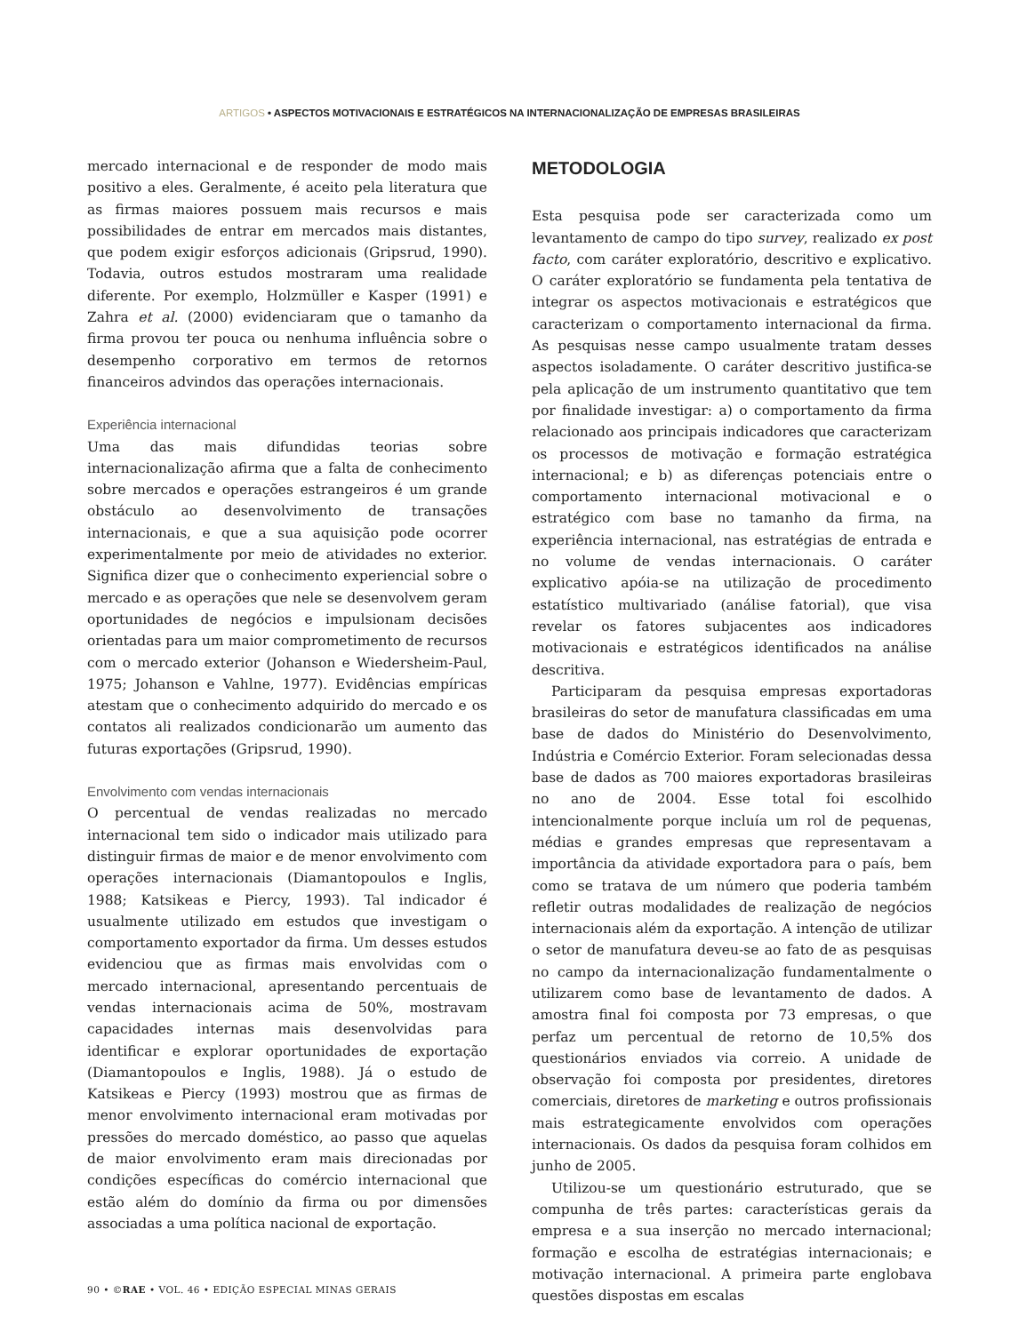ARTIGOS • ASPECTOS MOTIVACIONAIS E ESTRATÉGICOS NA INTERNACIONALIZAÇÃO DE EMPRESAS BRASILEIRAS
mercado internacional e de responder de modo mais positivo a eles. Geralmente, é aceito pela literatura que as firmas maiores possuem mais recursos e mais possibilidades de entrar em mercados mais distantes, que podem exigir esforços adicionais (Gripsrud, 1990). Todavia, outros estudos mostraram uma realidade diferente. Por exemplo, Holzmüller e Kasper (1991) e Zahra et al. (2000) evidenciaram que o tamanho da firma provou ter pouca ou nenhuma influência sobre o desempenho corporativo em termos de retornos financeiros advindos das operações internacionais.
Experiência internacional
Uma das mais difundidas teorias sobre internacionalização afirma que a falta de conhecimento sobre mercados e operações estrangeiros é um grande obstáculo ao desenvolvimento de transações internacionais, e que a sua aquisição pode ocorrer experimentalmente por meio de atividades no exterior. Significa dizer que o conhecimento experiencial sobre o mercado e as operações que nele se desenvolvem geram oportunidades de negócios e impulsionam decisões orientadas para um maior comprometimento de recursos com o mercado exterior (Johanson e Wiedersheim-Paul, 1975; Johanson e Vahlne, 1977). Evidências empíricas atestam que o conhecimento adquirido do mercado e os contatos ali realizados condicionarão um aumento das futuras exportações (Gripsrud, 1990).
Envolvimento com vendas internacionais
O percentual de vendas realizadas no mercado internacional tem sido o indicador mais utilizado para distinguir firmas de maior e de menor envolvimento com operações internacionais (Diamantopoulos e Inglis, 1988; Katsikeas e Piercy, 1993). Tal indicador é usualmente utilizado em estudos que investigam o comportamento exportador da firma. Um desses estudos evidenciou que as firmas mais envolvidas com o mercado internacional, apresentando percentuais de vendas internacionais acima de 50%, mostravam capacidades internas mais desenvolvidas para identificar e explorar oportunidades de exportação (Diamantopoulos e Inglis, 1988). Já o estudo de Katsikeas e Piercy (1993) mostrou que as firmas de menor envolvimento internacional eram motivadas por pressões do mercado doméstico, ao passo que aquelas de maior envolvimento eram mais direcionadas por condições específicas do comércio internacional que estão além do domínio da firma ou por dimensões associadas a uma política nacional de exportação.
METODOLOGIA
Esta pesquisa pode ser caracterizada como um levantamento de campo do tipo survey, realizado ex post facto, com caráter exploratório, descritivo e explicativo. O caráter exploratório se fundamenta pela tentativa de integrar os aspectos motivacionais e estratégicos que caracterizam o comportamento internacional da firma. As pesquisas nesse campo usualmente tratam desses aspectos isoladamente. O caráter descritivo justifica-se pela aplicação de um instrumento quantitativo que tem por finalidade investigar: a) o comportamento da firma relacionado aos principais indicadores que caracterizam os processos de motivação e formação estratégica internacional; e b) as diferenças potenciais entre o comportamento internacional motivacional e o estratégico com base no tamanho da firma, na experiência internacional, nas estratégias de entrada e no volume de vendas internacionais. O caráter explicativo apóia-se na utilização de procedimento estatístico multivariado (análise fatorial), que visa revelar os fatores subjacentes aos indicadores motivacionais e estratégicos identificados na análise descritiva.
Participaram da pesquisa empresas exportadoras brasileiras do setor de manufatura classificadas em uma base de dados do Ministério do Desenvolvimento, Indústria e Comércio Exterior. Foram selecionadas dessa base de dados as 700 maiores exportadoras brasileiras no ano de 2004. Esse total foi escolhido intencionalmente porque incluía um rol de pequenas, médias e grandes empresas que representavam a importância da atividade exportadora para o país, bem como se tratava de um número que poderia também refletir outras modalidades de realização de negócios internacionais além da exportação. A intenção de utilizar o setor de manufatura deveu-se ao fato de as pesquisas no campo da internacionalização fundamentalmente o utilizarem como base de levantamento de dados. A amostra final foi composta por 73 empresas, o que perfaz um percentual de retorno de 10,5% dos questionários enviados via correio. A unidade de observação foi composta por presidentes, diretores comerciais, diretores de marketing e outros profissionais mais estrategicamente envolvidos com operações internacionais. Os dados da pesquisa foram colhidos em junho de 2005.
Utilizou-se um questionário estruturado, que se compunha de três partes: características gerais da empresa e a sua inserção no mercado internacional; formação e escolha de estratégias internacionais; e motivação internacional. A primeira parte englobava questões dispostas em escalas
90 • ©RAE • VOL. 46 • EDIÇÃO ESPECIAL MINAS GERAIS